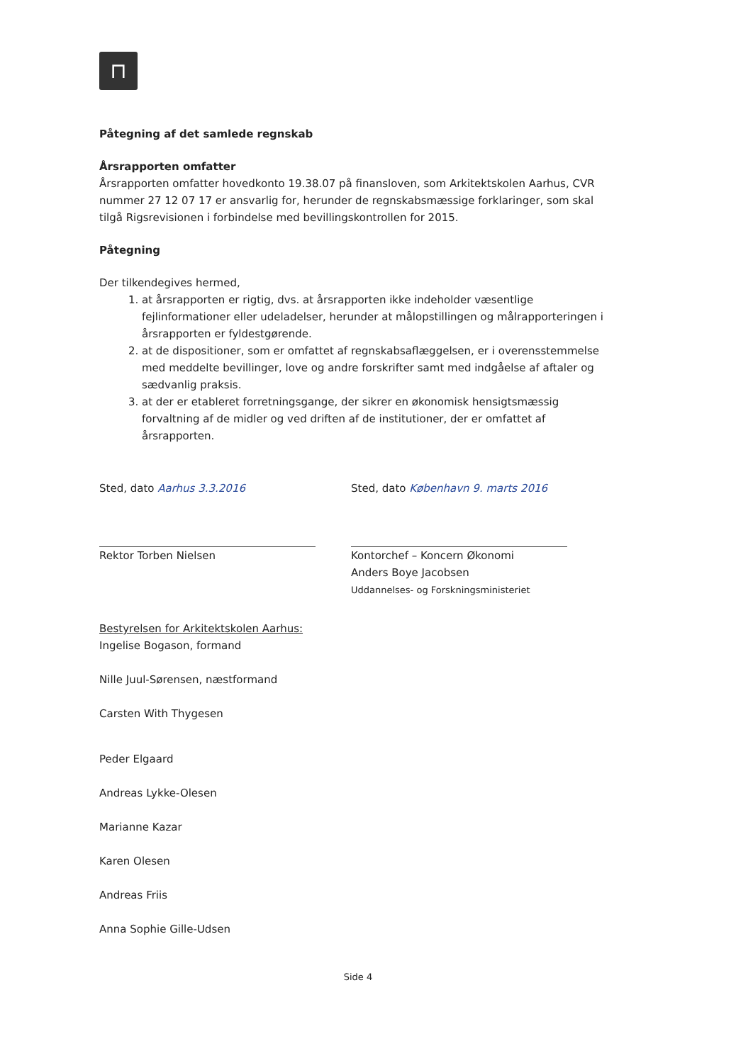⊓
Påtegning af det samlede regnskab
Årsrapporten omfatter
Årsrapporten omfatter hovedkonto 19.38.07 på finansloven, som Arkitektskolen Aarhus, CVR nummer 27 12 07 17 er ansvarlig for, herunder de regnskabsmæssige forklaringer, som skal tilgå Rigsrevisionen i forbindelse med bevillingskontrollen for 2015.
Påtegning
Der tilkendegives hermed,
1. at årsrapporten er rigtig, dvs. at årsrapporten ikke indeholder væsentlige fejlinformationer eller udeladelser, herunder at målopstillingen og målrapporteringen i årsrapporten er fyldestgørende.
2. at de dispositioner, som er omfattet af regnskabsaflæggelsen, er i overensstemmelse med meddelte bevillinger, love og andre forskrifter samt med indgåelse af aftaler og sædvanlig praksis.
3. at der er etableret forretningsgange, der sikrer en økonomisk hensigtsmæssig forvaltning af de midler og ved driften af de institutioner, der er omfattet af årsrapporten.
Sted, dato Aarhus 3.3.2016
Rektor Torben Nielsen
Sted, dato København 9. marts 2016
Kontorchef – Koncern Økonomi
Anders Boye Jacobsen
Uddannelses- og Forskningsministeriet
Bestyrelsen for Arkitektskolen Aarhus:
Ingelise Bogason, formand
Nille Juul-Sørensen, næstformand
Carsten With Thygesen
Peder Elgaard
Andreas Lykke-Olesen
Marianne Kazar
Karen Olesen
Andreas Friis
Anna Sophie Gille-Udsen
Side 4